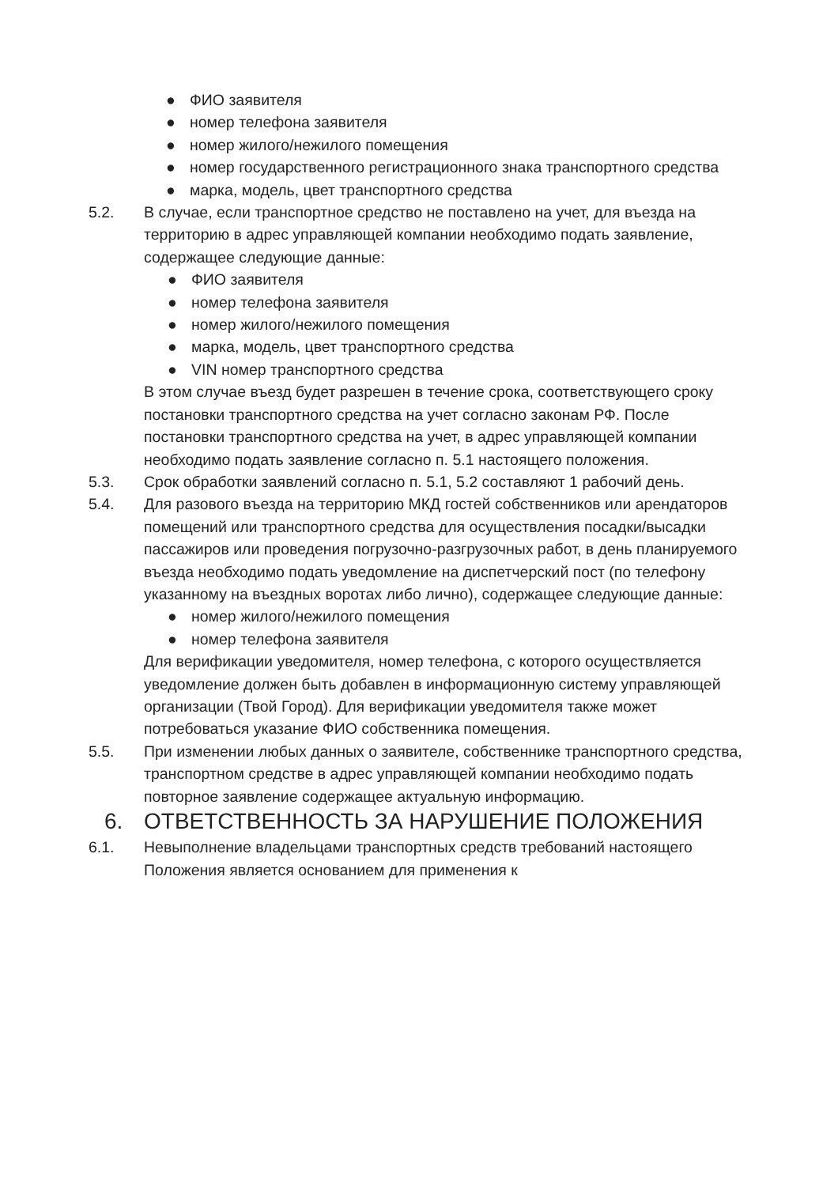● ФИО заявителя
● номер телефона заявителя
● номер жилого/нежилого помещения
● номер государственного регистрационного знака транспортного средства
● марка, модель, цвет транспортного средства
5.2. В случае, если транспортное средство не поставлено на учет, для въезда на территорию в адрес управляющей компании необходимо подать заявление, содержащее следующие данные:
● ФИО заявителя
● номер телефона заявителя
● номер жилого/нежилого помещения
● марка, модель, цвет транспортного средства
● VIN номер транспортного средства
В этом случае въезд будет разрешен в течение срока, соответствующего сроку постановки транспортного средства на учет согласно законам РФ. После постановки транспортного средства на учет, в адрес управляющей компании необходимо подать заявление согласно п. 5.1 настоящего положения.
5.3. Срок обработки заявлений согласно п. 5.1, 5.2 составляют 1 рабочий день.
5.4. Для разового въезда на территорию МКД гостей собственников или арендаторов помещений или транспортного средства для осуществления посадки/высадки пассажиров или проведения погрузочно-разгрузочных работ, в день планируемого въезда необходимо подать уведомление на диспетчерский пост (по телефону указанному на въездных воротах либо лично), содержащее следующие данные:
● номер жилого/нежилого помещения
● номер телефона заявителя
Для верификации уведомителя, номер телефона, с которого осуществляется уведомление должен быть добавлен в информационную систему управляющей организации (Твой Город). Для верификации уведомителя также может потребоваться указание ФИО собственника помещения.
5.5. При изменении любых данных о заявителе, собственнике транспортного средства, транспортном средстве в адрес управляющей компании необходимо подать повторное заявление содержащее актуальную информацию.
6. ОТВЕТСТВЕННОСТЬ ЗА НАРУШЕНИЕ ПОЛОЖЕНИЯ
6.1. Невыполнение владельцами транспортных средств требований настоящего Положения является основанием для применения к